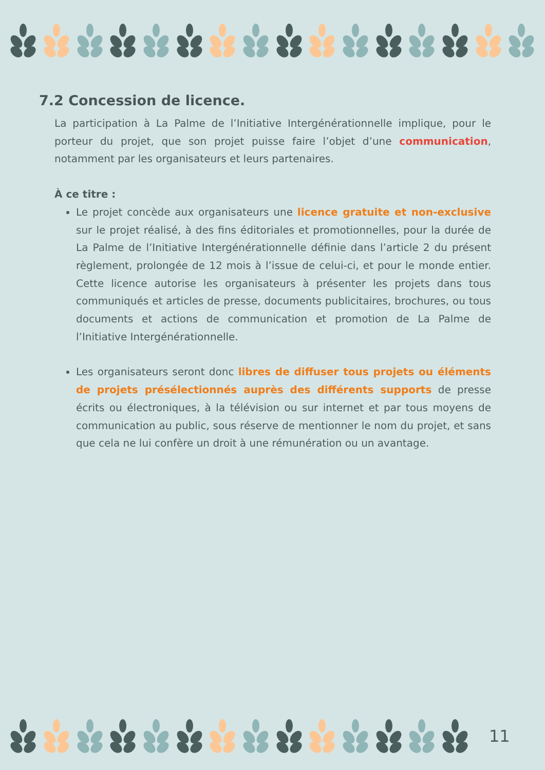7.2 Concession de licence.
La participation à La Palme de l’Initiative Intergénérationnelle implique, pour le porteur du projet, que son projet puisse faire l’objet d’une communication, notamment par les organisateurs et leurs partenaires.
À ce titre :
Le projet concède aux organisateurs une licence gratuite et non-exclusive sur le projet réalisé, à des fins éditoriales et promotionnelles, pour la durée de La Palme de l’Initiative Intergénérationnelle définie dans l’article 2 du présent règlement, prolongée de 12 mois à l’issue de celui-ci, et pour le monde entier. Cette licence autorise les organisateurs à présenter les projets dans tous communiqués et articles de presse, documents publicitaires, brochures, ou tous documents et actions de communication et promotion de La Palme de l’Initiative Intergénérationnelle.
Les organisateurs seront donc libres de diffuser tous projets ou éléments de projets présélectionnés auprès des différents supports de presse écrits ou électroniques, à la télévision ou sur internet et par tous moyens de communication au public, sous réserve de mentionner le nom du projet, et sans que cela ne lui confère un droit à une rémunération ou un avantage.
11